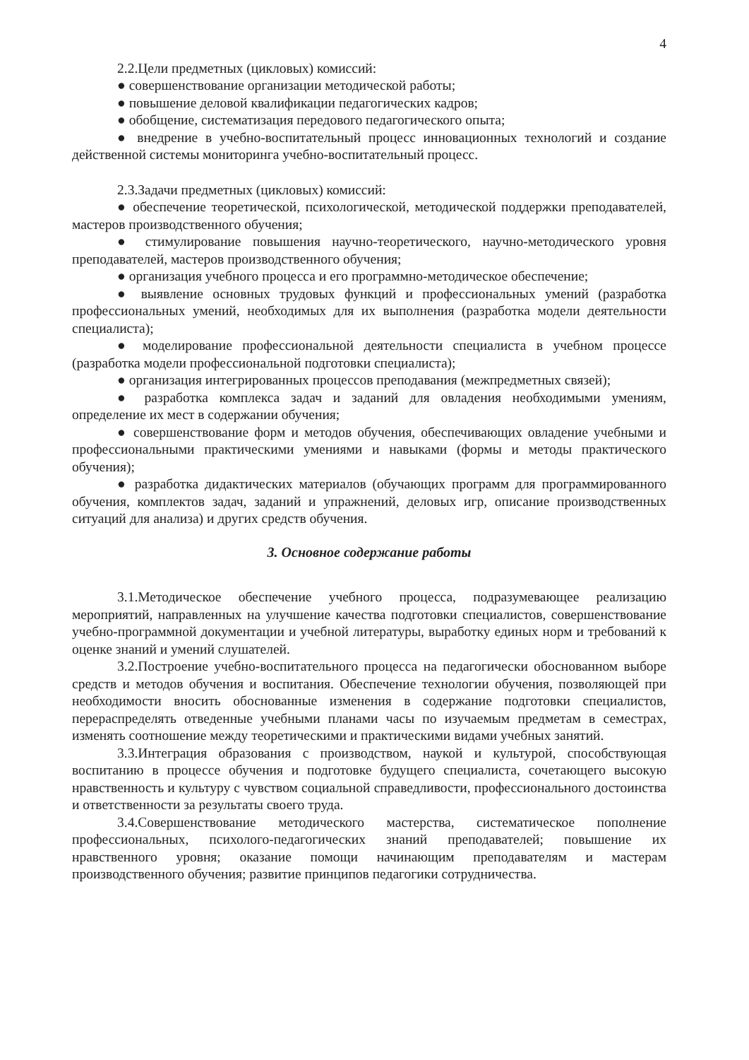4
2.2.Цели предметных (цикловых) комиссий:
● совершенствование организации методической работы;
● повышение деловой квалификации педагогических кадров;
● обобщение, систематизация передового педагогического опыта;
● внедрение в учебно-воспитательный процесс инновационных технологий и создание действенной системы мониторинга учебно-воспитательный процесс.
2.3.Задачи предметных (цикловых) комиссий:
● обеспечение теоретической, психологической, методической поддержки преподавателей, мастеров производственного обучения;
● стимулирование повышения научно-теоретического, научно-методического уровня преподавателей, мастеров производственного обучения;
● организация учебного процесса и его программно-методическое обеспечение;
● выявление основных трудовых функций и профессиональных умений (разработка профессиональных умений, необходимых для их выполнения (разработка модели деятельности специалиста);
● моделирование профессиональной деятельности специалиста в учебном процессе (разработка модели профессиональной подготовки специалиста);
● организация интегрированных процессов преподавания (межпредметных связей);
● разработка комплекса задач и заданий для овладения необходимыми умениям, определение их мест в содержании обучения;
● совершенствование форм и методов обучения, обеспечивающих овладение учебными и профессиональными практическими умениями и навыками (формы и методы практического обучения);
● разработка дидактических материалов (обучающих программ для программированного обучения, комплектов задач, заданий и упражнений, деловых игр, описание производственных ситуаций для анализа) и других средств обучения.
3. Основное содержание работы
3.1.Методическое обеспечение учебного процесса, подразумевающее реализацию мероприятий, направленных на улучшение качества подготовки специалистов, совершенствование учебно-программной документации и учебной литературы, выработку единых норм и требований к оценке знаний и умений слушателей.
3.2.Построение учебно-воспитательного процесса на педагогически обоснованном выборе средств и методов обучения и воспитания. Обеспечение технологии обучения, позволяющей при необходимости вносить обоснованные изменения в содержание подготовки специалистов, перераспределять отведенные учебными планами часы по изучаемым предметам в семестрах, изменять соотношение между теоретическими и практическими видами учебных занятий.
3.3.Интеграция образования с производством, наукой и культурой, способствующая воспитанию в процессе обучения и подготовке будущего специалиста, сочетающего высокую нравственность и культуру с чувством социальной справедливости, профессионального достоинства и ответственности за результаты своего труда.
3.4.Совершенствование методического мастерства, систематическое пополнение профессиональных, психолого-педагогических знаний преподавателей; повышение их нравственного уровня; оказание помощи начинающим преподавателям и мастерам производственного обучения; развитие принципов педагогики сотрудничества.